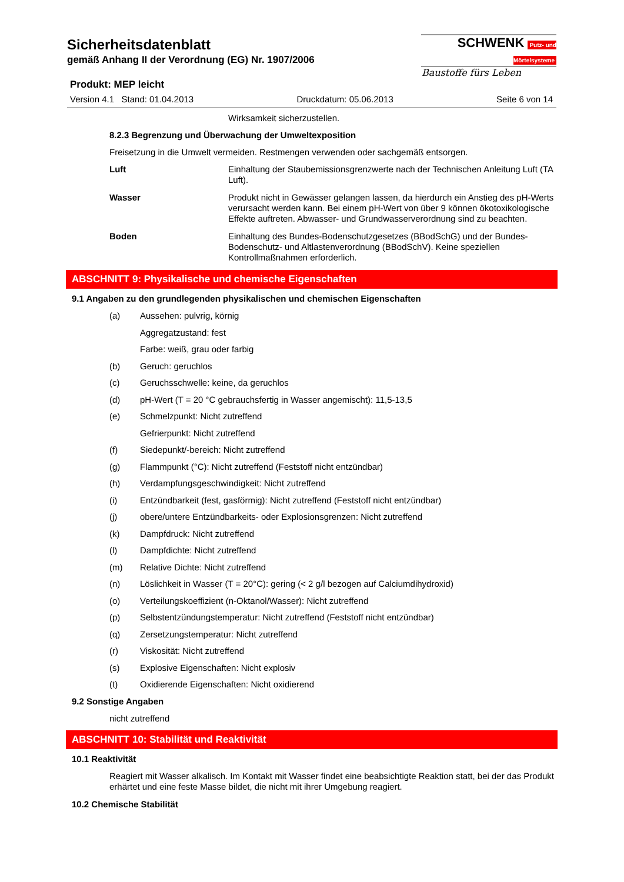SCHWENK Putz- und Mörtelsysteme
Baustoffe fürs Leben
Sicherheitsdatenblatt
gemäß Anhang II der Verordnung (EG) Nr. 1907/2006
Produkt: MEP leicht
Version 4.1 Stand: 01.04.2013 Druckdatum: 05.06.2013 Seite 6 von 14
Wirksamkeit sicherzustellen.
8.2.3 Begrenzung und Überwachung der Umweltexposition
Freisetzung in die Umwelt vermeiden. Restmengen verwenden oder sachgemäß entsorgen.
Luft
Einhaltung der Staubemissionsgrenzwerte nach der Technischen Anleitung Luft (TA Luft).
Wasser
Produkt nicht in Gewässer gelangen lassen, da hierdurch ein Anstieg des pH-Werts verursacht werden kann. Bei einem pH-Wert von über 9 können ökotoxikologische Effekte auftreten. Abwasser- und Grundwasserverordnung sind zu beachten.
Boden
Einhaltung des Bundes-Bodenschutzgesetzes (BBodSchG) und der Bundes-Bodenschutz- und Altlastenverordnung (BBodSchV). Keine speziellen Kontrollmaßnahmen erforderlich.
ABSCHNITT 9: Physikalische und chemische Eigenschaften
9.1 Angaben zu den grundlegenden physikalischen und chemischen Eigenschaften
(a) Aussehen: pulvrig, körnig
Aggregatzustand: fest
Farbe: weiß, grau oder farbig
(b) Geruch: geruchlos
(c) Geruchsschwelle: keine, da geruchlos
(d) pH-Wert (T = 20 °C gebrauchsfertig in Wasser angemischt): 11,5-13,5
(e) Schmelzpunkt: Nicht zutreffend
Gefrierpunkt: Nicht zutreffend
(f) Siedepunkt/-bereich: Nicht zutreffend
(g) Flammpunkt (°C): Nicht zutreffend (Feststoff nicht entzündbar)
(h) Verdampfungsgeschwindigkeit: Nicht zutreffend
(i) Entzündbarkeit (fest, gasförmig): Nicht zutreffend (Feststoff nicht entzündbar)
(j) obere/untere Entzündbarkeits- oder Explosionsgrenzen: Nicht zutreffend
(k) Dampfdruck: Nicht zutreffend
(l) Dampfdichte: Nicht zutreffend
(m) Relative Dichte: Nicht zutreffend
(n) Löslichkeit in Wasser (T = 20°C): gering (< 2 g/l bezogen auf Calciumdihydroxid)
(o) Verteilungskoeffizient (n-Oktanol/Wasser): Nicht zutreffend
(p) Selbstentzündungstemperatur: Nicht zutreffend (Feststoff nicht entzündbar)
(q) Zersetzungstemperatur: Nicht zutreffend
(r) Viskosität: Nicht zutreffend
(s) Explosive Eigenschaften: Nicht explosiv
(t) Oxidierende Eigenschaften: Nicht oxidierend
9.2 Sonstige Angaben
nicht zutreffend
ABSCHNITT 10: Stabilität und Reaktivität
10.1 Reaktivität
Reagiert mit Wasser alkalisch. Im Kontakt mit Wasser findet eine beabsichtigte Reaktion statt, bei der das Produkt erhärtet und eine feste Masse bildet, die nicht mit ihrer Umgebung reagiert.
10.2 Chemische Stabilität